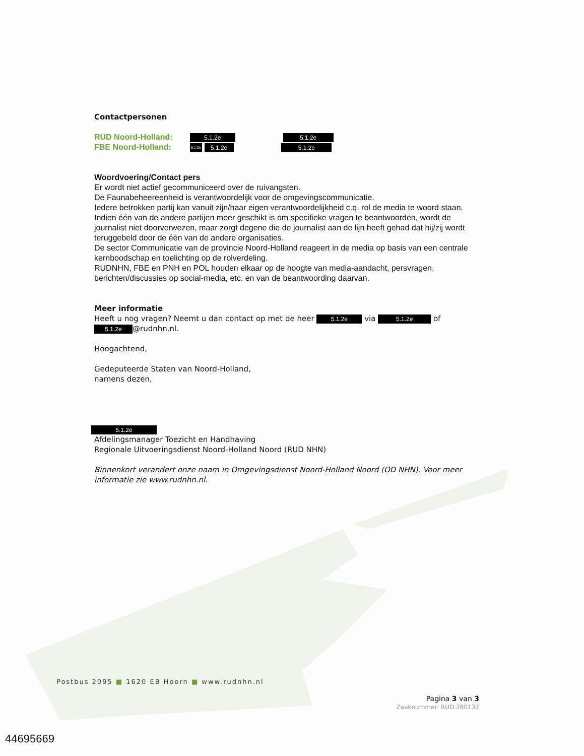Contactpersonen
RUD Noord-Holland: 5.1.2e 5.1.2e
FBE Noord-Holland: 5.1.2e 5.1.2e 5.1.2e
Woordvoering/Contact pers
Er wordt niet actief gecommuniceerd over de ruivangsten.
De Faunabeheereenheid is verantwoordelijk voor de omgevingscommunicatie.
Iedere betrokken partij kan vanuit zijn/haar eigen verantwoordelijkheid c.q. rol de media te woord staan. Indien één van de andere partijen meer geschikt is om specifieke vragen te beantwoorden, wordt de journalist niet doorverwezen, maar zorgt degene die de journalist aan de lijn heeft gehad dat hij/zij wordt teruggebeld door de één van de andere organisaties.
De sector Communicatie van de provincie Noord-Holland reageert in de media op basis van een centrale kernboodschap en toelichting op de rolverdeling.
RUDNHN, FBE en PNH en POL houden elkaar op de hoogte van media-aandacht, persvragen, berichten/discussies op social-media, etc. en van de beantwoording daarvan.
Meer informatie
Heeft u nog vragen? Neemt u dan contact op met de heer 5.1.2e via 5.1.2e of 5.1.2e @rudnhn.nl.
Hoogachtend,
Gedeputeerde Staten van Noord-Holland,
namens dezen,
5.1.2e
Afdelingsmanager Toezicht en Handhaving
Regionale Uitvoeringsdienst Noord-Holland Noord (RUD NHN)
Binnenkort verandert onze naam in Omgevingsdienst Noord-Holland Noord (OD NHN). Voor meer informatie zie www.rudnhn.nl.
Postbus 2095 ■ 1620 EB Hoorn ■ www.rudnhn.nl
Pagina 3 van 3
Zaaknummer: RUD.280132
44695669